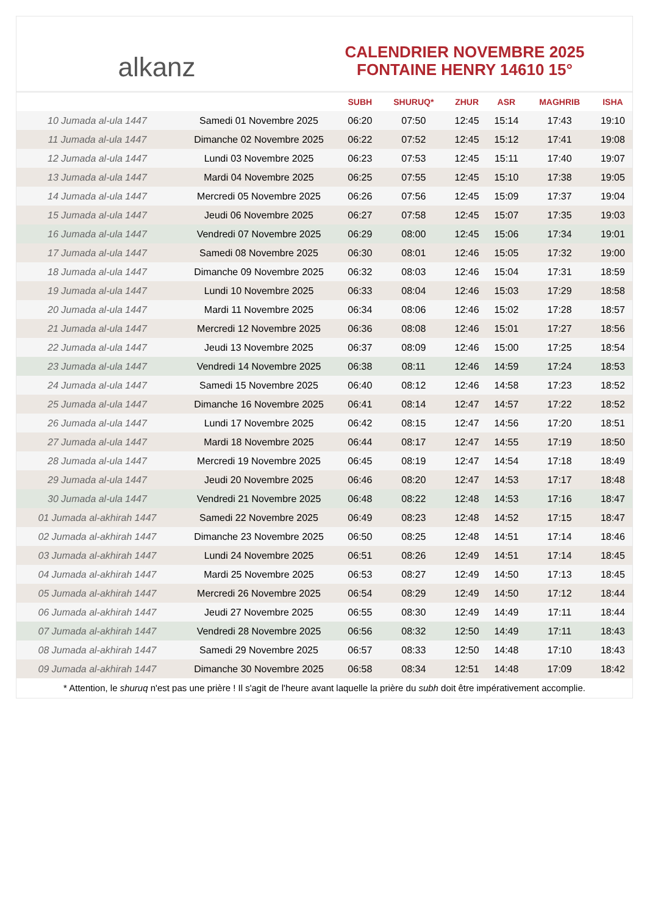alkanz
CALENDRIER NOVEMBRE 2025
FONTAINE HENRY 14610 15°
| | | SUBH | SHURUQ* | ZHUR | ASR | MAGHRIB | ISHA |
| --- | --- | --- | --- | --- | --- | --- | --- |
| 10 Jumada al-ula 1447 | Samedi 01 Novembre 2025 | 06:20 | 07:50 | 12:45 | 15:14 | 17:43 | 19:10 |
| 11 Jumada al-ula 1447 | Dimanche 02 Novembre 2025 | 06:22 | 07:52 | 12:45 | 15:12 | 17:41 | 19:08 |
| 12 Jumada al-ula 1447 | Lundi 03 Novembre 2025 | 06:23 | 07:53 | 12:45 | 15:11 | 17:40 | 19:07 |
| 13 Jumada al-ula 1447 | Mardi 04 Novembre 2025 | 06:25 | 07:55 | 12:45 | 15:10 | 17:38 | 19:05 |
| 14 Jumada al-ula 1447 | Mercredi 05 Novembre 2025 | 06:26 | 07:56 | 12:45 | 15:09 | 17:37 | 19:04 |
| 15 Jumada al-ula 1447 | Jeudi 06 Novembre 2025 | 06:27 | 07:58 | 12:45 | 15:07 | 17:35 | 19:03 |
| 16 Jumada al-ula 1447 | Vendredi 07 Novembre 2025 | 06:29 | 08:00 | 12:45 | 15:06 | 17:34 | 19:01 |
| 17 Jumada al-ula 1447 | Samedi 08 Novembre 2025 | 06:30 | 08:01 | 12:46 | 15:05 | 17:32 | 19:00 |
| 18 Jumada al-ula 1447 | Dimanche 09 Novembre 2025 | 06:32 | 08:03 | 12:46 | 15:04 | 17:31 | 18:59 |
| 19 Jumada al-ula 1447 | Lundi 10 Novembre 2025 | 06:33 | 08:04 | 12:46 | 15:03 | 17:29 | 18:58 |
| 20 Jumada al-ula 1447 | Mardi 11 Novembre 2025 | 06:34 | 08:06 | 12:46 | 15:02 | 17:28 | 18:57 |
| 21 Jumada al-ula 1447 | Mercredi 12 Novembre 2025 | 06:36 | 08:08 | 12:46 | 15:01 | 17:27 | 18:56 |
| 22 Jumada al-ula 1447 | Jeudi 13 Novembre 2025 | 06:37 | 08:09 | 12:46 | 15:00 | 17:25 | 18:54 |
| 23 Jumada al-ula 1447 | Vendredi 14 Novembre 2025 | 06:38 | 08:11 | 12:46 | 14:59 | 17:24 | 18:53 |
| 24 Jumada al-ula 1447 | Samedi 15 Novembre 2025 | 06:40 | 08:12 | 12:46 | 14:58 | 17:23 | 18:52 |
| 25 Jumada al-ula 1447 | Dimanche 16 Novembre 2025 | 06:41 | 08:14 | 12:47 | 14:57 | 17:22 | 18:52 |
| 26 Jumada al-ula 1447 | Lundi 17 Novembre 2025 | 06:42 | 08:15 | 12:47 | 14:56 | 17:20 | 18:51 |
| 27 Jumada al-ula 1447 | Mardi 18 Novembre 2025 | 06:44 | 08:17 | 12:47 | 14:55 | 17:19 | 18:50 |
| 28 Jumada al-ula 1447 | Mercredi 19 Novembre 2025 | 06:45 | 08:19 | 12:47 | 14:54 | 17:18 | 18:49 |
| 29 Jumada al-ula 1447 | Jeudi 20 Novembre 2025 | 06:46 | 08:20 | 12:47 | 14:53 | 17:17 | 18:48 |
| 30 Jumada al-ula 1447 | Vendredi 21 Novembre 2025 | 06:48 | 08:22 | 12:48 | 14:53 | 17:16 | 18:47 |
| 01 Jumada al-akhirah 1447 | Samedi 22 Novembre 2025 | 06:49 | 08:23 | 12:48 | 14:52 | 17:15 | 18:47 |
| 02 Jumada al-akhirah 1447 | Dimanche 23 Novembre 2025 | 06:50 | 08:25 | 12:48 | 14:51 | 17:14 | 18:46 |
| 03 Jumada al-akhirah 1447 | Lundi 24 Novembre 2025 | 06:51 | 08:26 | 12:49 | 14:51 | 17:14 | 18:45 |
| 04 Jumada al-akhirah 1447 | Mardi 25 Novembre 2025 | 06:53 | 08:27 | 12:49 | 14:50 | 17:13 | 18:45 |
| 05 Jumada al-akhirah 1447 | Mercredi 26 Novembre 2025 | 06:54 | 08:29 | 12:49 | 14:50 | 17:12 | 18:44 |
| 06 Jumada al-akhirah 1447 | Jeudi 27 Novembre 2025 | 06:55 | 08:30 | 12:49 | 14:49 | 17:11 | 18:44 |
| 07 Jumada al-akhirah 1447 | Vendredi 28 Novembre 2025 | 06:56 | 08:32 | 12:50 | 14:49 | 17:11 | 18:43 |
| 08 Jumada al-akhirah 1447 | Samedi 29 Novembre 2025 | 06:57 | 08:33 | 12:50 | 14:48 | 17:10 | 18:43 |
| 09 Jumada al-akhirah 1447 | Dimanche 30 Novembre 2025 | 06:58 | 08:34 | 12:51 | 14:48 | 17:09 | 18:42 |
* Attention, le shuruq n'est pas une prière ! Il s'agit de l'heure avant laquelle la prière du subh doit être impérativement accomplie.